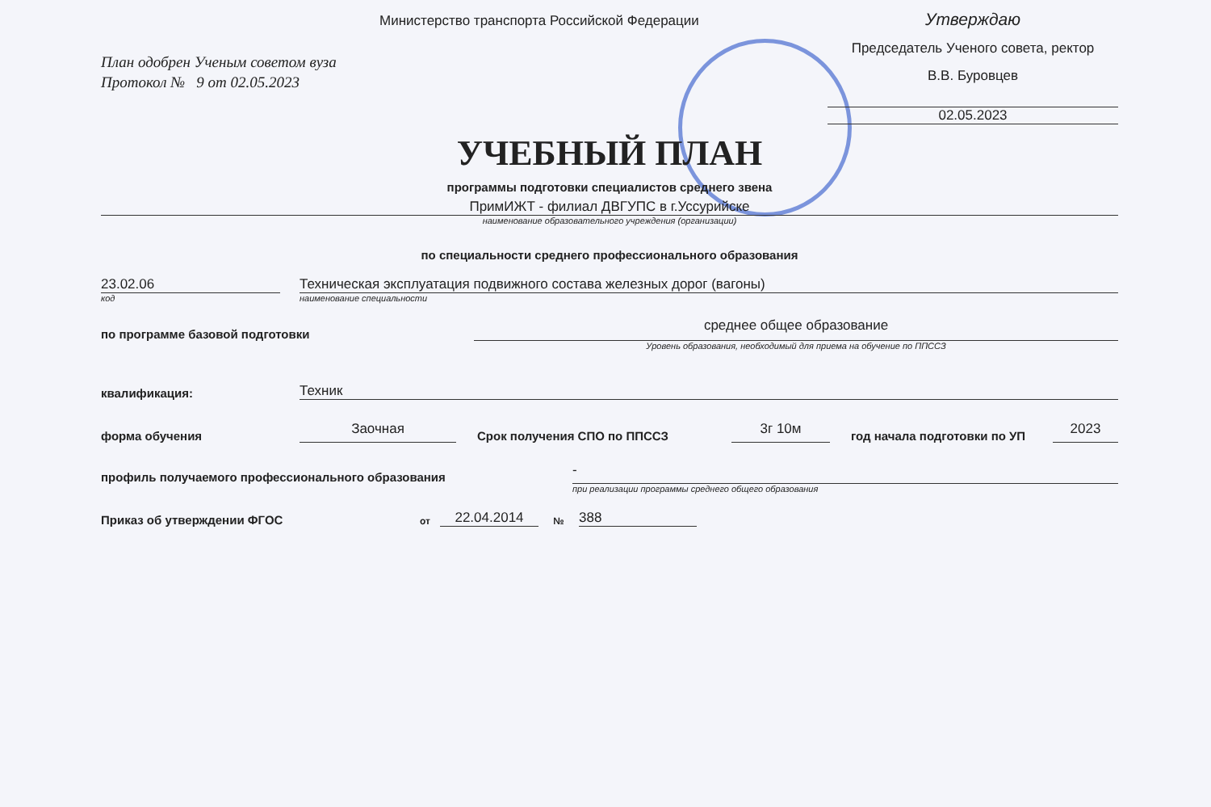Министерство транспорта Российской Федерации
Утверждаю
Председатель Ученого совета, ректор
В.В. Буровцев
02.05.2023
План одобрен Ученым советом вуза
Протокол № 9 от 02.05.2023
УЧЕБНЫЙ ПЛАН
программы подготовки специалистов среднего звена
ПримИЖТ - филиал ДВГУПС в г.Уссурийске
наименование образовательного учреждения (организации)
по специальности среднего профессионального образования
23.02.06
Техническая эксплуатация подвижного состава железных дорог (вагоны)
код
наименование специальности
по программе базовой подготовки
среднее общее образование
Уровень образования, необходимый для приема на обучение по ППССЗ
квалификация:
Техник
форма обучения
Заочная
Срок получения СПО по ППССЗ
3г 10м
год начала подготовки по УП
2023
профиль получаемого профессионального образования
-
при реализации программы среднего общего образования
Приказ об утверждении ФГОС
от
22.04.2014
№
388